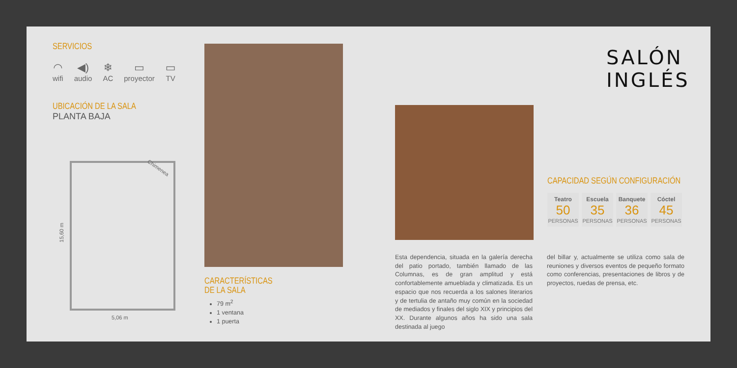SERVICIOS
◠
wifi
◀)
audio
❄
AC
▭
proyector
▭
TV
UBICACIÓN DE LA SALA
PLANTA BAJA
Chimenea
15,60 m
5,06 m
CARACTERÍSTICAS
DE LA SALA
79 m<sup>2</sup>
1 ventana
1 puerta
SALÓN INGLÉS
CAPACIDAD SEGÚN CONFIGURACIÓN
| Teatro 50 PERSONAS | Escuela 35 PERSONAS | Banquete 36 PERSONAS | Cóctel 45 PERSONAS |
Esta dependencia, situada en la galería derecha del patio portado, también llamado de las Columnas, es de gran amplitud y está confortablemente amueblada y climatizada. Es un espacio que nos recuerda a los salones literarios y de tertulia de antaño muy común en la sociedad de mediados y finales del siglo XIX y principios del XX. Durante algunos años ha sido una sala destinada al juego
del billar y, actualmente se utiliza como sala de reuniones y diversos eventos de pequeño formato como conferencias, presentaciones de libros y de proyectos, ruedas de prensa, etc.